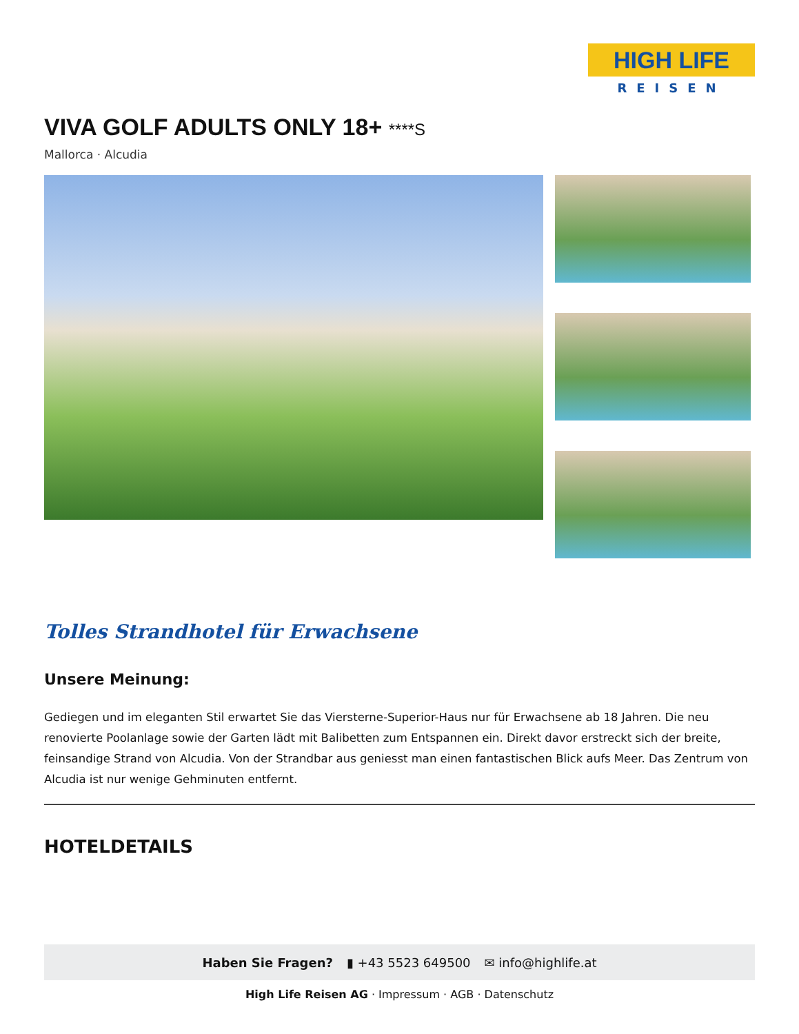HIGH LIFE
REISEN
VIVA GOLF ADULTS ONLY 18+ ****S
Mallorca · Alcudia
Tolles Strandhotel für Erwachsene
Unsere Meinung:
Gediegen und im eleganten Stil erwartet Sie das Viersterne-Superior-Haus nur für Erwachsene ab 18 Jahren. Die neu renovierte Poolanlage sowie der Garten lädt mit Balibetten zum Entspannen ein. Direkt davor erstreckt sich der breite, feinsandige Strand von Alcudia. Von der Strandbar aus geniesst man einen fantastischen Blick aufs Meer. Das Zentrum von Alcudia ist nur wenige Gehminuten entfernt.
HOTELDETAILS
Haben Sie Fragen? ▮ +43 5523 649500 ✉ info@highlife.at
High Life Reisen AG · Impressum · AGB · Datenschutz